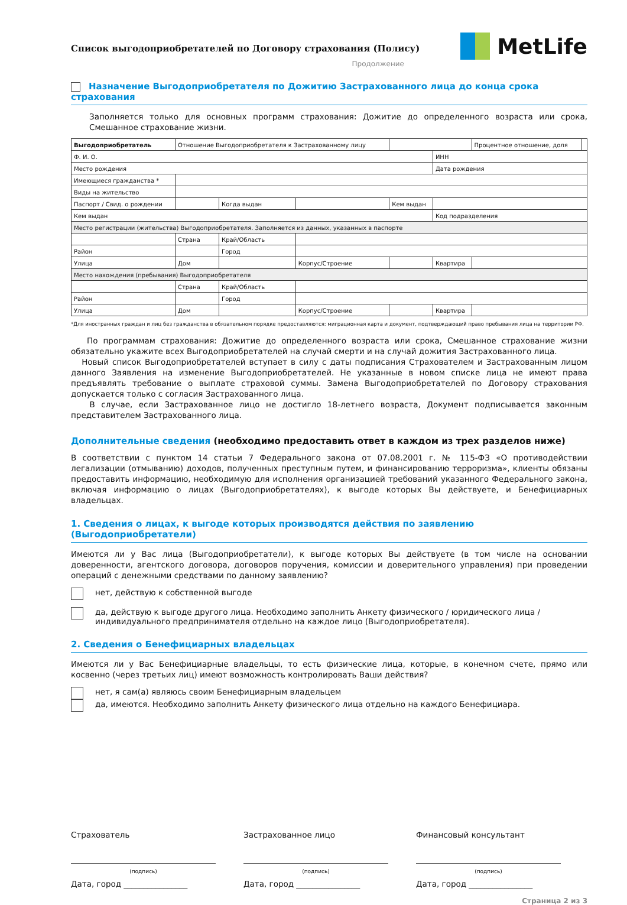Список выгодоприобретателей по Договору страхования (Полису)
MetLife
Продолжение
Назначение Выгодоприобретателя по Дожитию Застрахованного лица до конца срока страхования
Заполняется только для основных программ страхования: Дожитие до определенного возраста или срока, Смешанное страхование жизни.
| Выгодоприобретатель | Отношение Выгодоприобретателя к Застрахованному лицу | | | | | Процентное отношение, доля | |
| Ф. И. О. | | | | | ИНН | | |
| Место рождения | | | | | Дата рождения | | |
| Имеющиеся гражданства * | | | | | | | |
| Виды на жительство | | | | | | | |
| Паспорт / Свид. о рождении | | Когда выдан | | Кем выдан | | | |
| Кем выдан | | | | | Код подразделения | | |
| Место регистрации (жительства) Выгодоприобретателя. Заполняется из данных, указанных в паспорте | | | | | | | |
| | Страна | Край/Область | | | | | |
| Район | | Город | | | | | |
| Улица | Дом | | Корпус/Строение | | Квартира | | |
| Место нахождения (пребывания) Выгодоприобретателя | | | | | | | |
| | Страна | Край/Область | | | | | |
| Район | | Город | | | | | |
| Улица | Дом | | Корпус/Строение | | Квартира | | |
*Для иностранных граждан и лиц без гражданства в обязательном порядке предоставляются: миграционная карта и документ, подтверждающий право пребывания лица на территории РФ.
По программам страхования: Дожитие до определенного возраста или срока, Смешанное страхование жизни обязательно укажите всех Выгодоприобретателей на случай смерти и на случай дожития Застрахованного лица.
Новый список Выгодоприобретателей вступает в силу с даты подписания Страхователем и Застрахованным лицом данного Заявления на изменение Выгодоприобретателей. Не указанные в новом списке лица не имеют права предъявлять требование о выплате страховой суммы. Замена Выгодоприобретателей по Договору страхования допускается только с согласия Застрахованного лица.
В случае, если Застрахованное лицо не достигло 18-летнего возраста, Документ подписывается законным представителем Застрахованного лица.
Дополнительные сведения (необходимо предоставить ответ в каждом из трех разделов ниже)
В соответствии с пунктом 14 статьи 7 Федерального закона от 07.08.2001 г. № 115-ФЗ «О противодействии легализации (отмыванию) доходов, полученных преступным путем, и финансированию терроризма», клиенты обязаны предоставить информацию, необходимую для исполнения организацией требований указанного Федерального закона, включая информацию о лицах (Выгодоприобретателях), к выгоде которых Вы действуете, и Бенефициарных владельцах.
1. Сведения о лицах, к выгоде которых производятся действия по заявлению (Выгодоприобретатели)
Имеются ли у Вас лица (Выгодоприобретатели), к выгоде которых Вы действуете (в том числе на основании доверенности, агентского договора, договоров поручения, комиссии и доверительного управления) при проведении операций с денежными средствами по данному заявлению?
нет, действую к собственной выгоде
да, действую к выгоде другого лица. Необходимо заполнить Анкету физического / юридического лица / индивидуального предпринимателя отдельно на каждое лицо (Выгодоприобретателя).
2. Сведения о Бенефициарных владельцах
Имеются ли у Вас Бенефициарные владельцы, то есть физические лица, которые, в конечном счете, прямо или косвенно (через третьих лиц) имеют возможность контролировать Ваши действия?
нет, я сам(а) являюсь своим Бенефициарным владельцем
да, имеются. Необходимо заполнить Анкету физического лица отдельно на каждого Бенефициара.
Страхователь
(подпись)
Дата, город ________________
Застрахованное лицо
(подпись)
Дата, город ________________
Финансовый консультант
(подпись)
Дата, город ________________
Страница 2 из 3